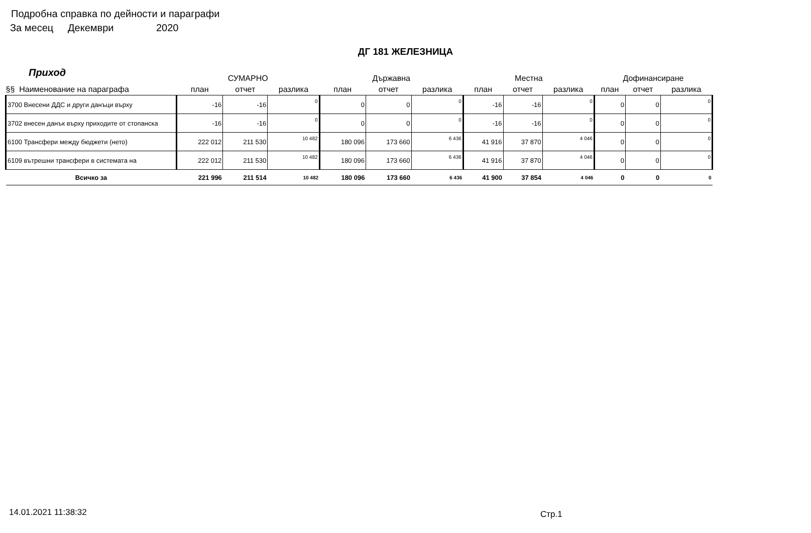Подробна справка по дейности и параграфи
За месец Декември 2020
ДГ 181 ЖЕЛЕЗНИЦА
Приход
| | СУМАРНО | | | Държавна | | | Местна | | | Дофинансиране | | |
| --- | --- | --- | --- | --- | --- | --- | --- | --- | --- | --- | --- | --- |
| §§ Наименование на параграфа | план | отчет | разлика | план | отчет | разлика | план | отчет | разлика | план | отчет | разлика |
| 3700 Внесени ДДС и други данъци върху | -16 | -16 | 0 | 0 | 0 | 0 | -16 | -16 | 0 | 0 | 0 | 0 |
| 3702 внесен данък върху приходите от стопанска | -16 | -16 | 0 | 0 | 0 | 0 | -16 | -16 | 0 | 0 | 0 | 0 |
| 6100 Трансфери между бюджети (нето) | 222 012 | 211 530 | 10 482 | 180 096 | 173 660 | 6 436 | 41 916 | 37 870 | 4 046 | 0 | 0 | 0 |
| 6109 вътрешни трансфери в системата на | 222 012 | 211 530 | 10 482 | 180 096 | 173 660 | 6 436 | 41 916 | 37 870 | 4 046 | 0 | 0 | 0 |
| Всичко за | 221 996 | 211 514 | 10 482 | 180 096 | 173 660 | 6 436 | 41 900 | 37 854 | 4 046 | 0 | 0 | 0 |
14.01.2021 11:38:32 Стр.1